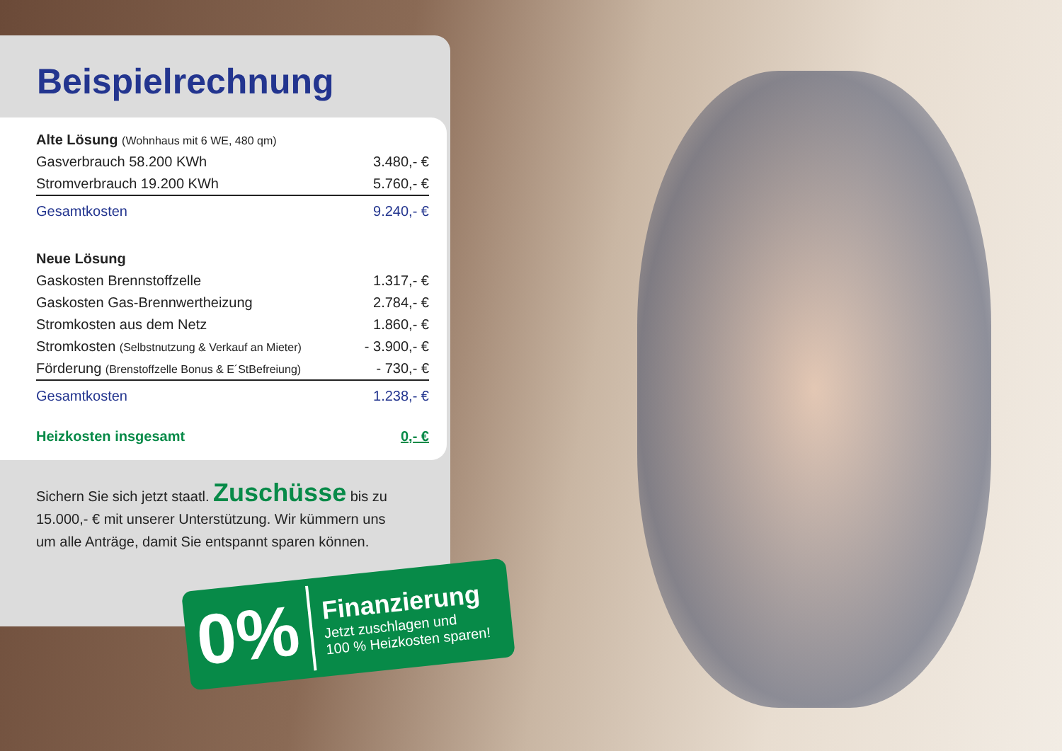Beispielrechnung
| Alte Lösung (Wohnhaus mit 6 WE, 480 qm) | |
| Gasverbrauch 58.200 KWh | 3.480,- € |
| Stromverbrauch 19.200 KWh | 5.760,- € |
| Gesamtkosten | 9.240,- € |
| Neue Lösung | |
| Gaskosten Brennstoffzelle | 1.317,- € |
| Gaskosten Gas-Brennwertheizung | 2.784,- € |
| Stromkosten aus dem Netz | 1.860,- € |
| Stromkosten (Selbstnutzung & Verkauf an Mieter) | - 3.900,- € |
| Förderung (Brenstoffzelle Bonus & E´StBefreiung) | - 730,- € |
| Gesamtkosten | 1.238,- € |
| Heizkosten insgesamt | 0,- € |
Sichern Sie sich jetzt staatl. Zuschüsse bis zu 15.000,- € mit unserer Unterstützung. Wir kümmern uns um alle Anträge, damit Sie entspannt sparen können.
0%
Finanzierung
Jetzt zuschlagen und
100 % Heizkosten sparen!